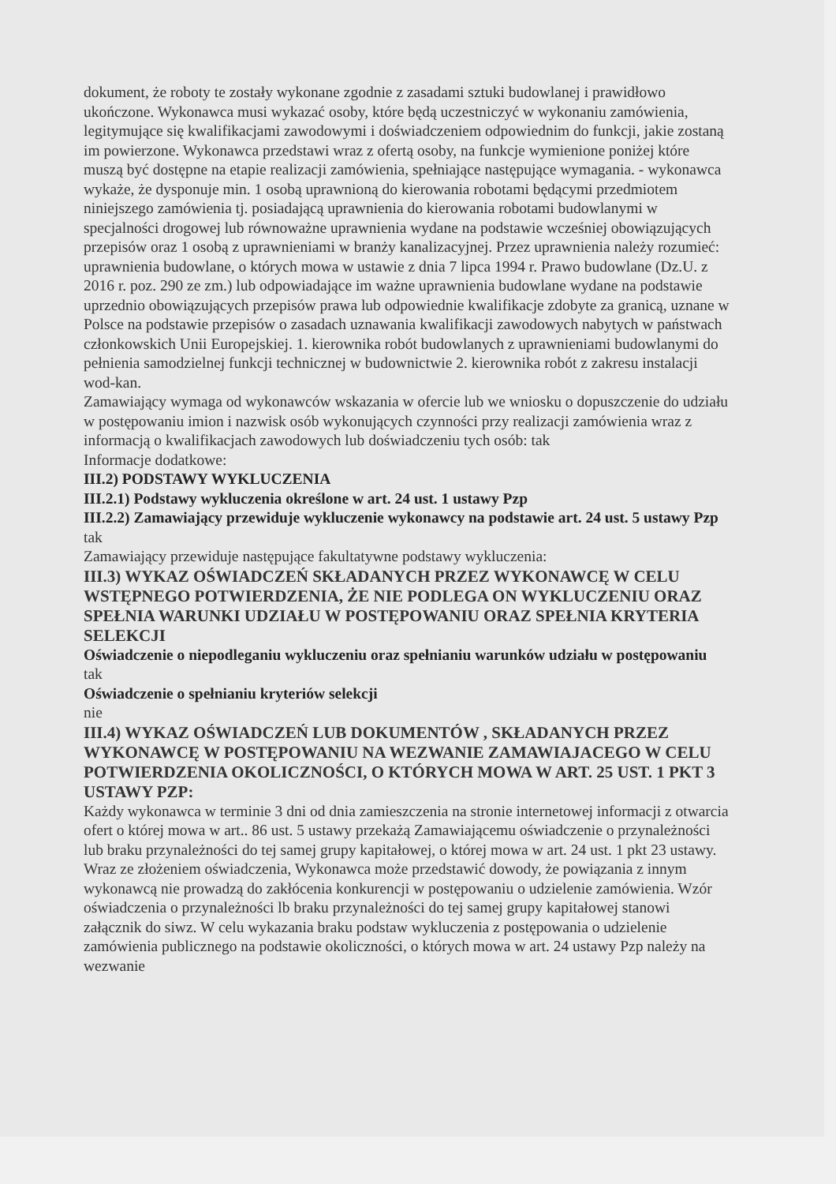dokument, że roboty te zostały wykonane zgodnie z zasadami sztuki budowlanej i prawidłowo ukończone. Wykonawca musi wykazać osoby, które będą uczestniczyć w wykonaniu zamówienia, legitymujące się kwalifikacjami zawodowymi i doświadczeniem odpowiednim do funkcji, jakie zostaną im powierzone. Wykonawca przedstawi wraz z ofertą osoby, na funkcje wymienione poniżej które muszą być dostępne na etapie realizacji zamówienia, spełniające następujące wymagania. - wykonawca wykaże, że dysponuje min. 1 osobą uprawnioną do kierowania robotami będącymi przedmiotem niniejszego zamówienia tj. posiadającą uprawnienia do kierowania robotami budowlanymi w specjalności drogowej lub równoważne uprawnienia wydane na podstawie wcześniej obowiązujących przepisów oraz 1 osobą z uprawnieniami w branży kanalizacyjnej. Przez uprawnienia należy rozumieć: uprawnienia budowlane, o których mowa w ustawie z dnia 7 lipca 1994 r. Prawo budowlane (Dz.U. z 2016 r. poz. 290 ze zm.) lub odpowiadające im ważne uprawnienia budowlane wydane na podstawie uprzednio obowiązujących przepisów prawa lub odpowiednie kwalifikacje zdobyte za granicą, uznane w Polsce na podstawie przepisów o zasadach uznawania kwalifikacji zawodowych nabytych w państwach członkowskich Unii Europejskiej. 1. kierownika robót budowlanych z uprawnieniami budowlanymi do pełnienia samodzielnej funkcji technicznej w budownictwie 2. kierownika robót z zakresu instalacji wod-kan.
Zamawiający wymaga od wykonawców wskazania w ofercie lub we wniosku o dopuszczenie do udziału w postępowaniu imion i nazwisk osób wykonujących czynności przy realizacji zamówienia wraz z informacją o kwalifikacjach zawodowych lub doświadczeniu tych osób: tak
Informacje dodatkowe:
III.2) PODSTAWY WYKLUCZENIA
III.2.1) Podstawy wykluczenia określone w art. 24 ust. 1 ustawy Pzp
III.2.2) Zamawiający przewiduje wykluczenie wykonawcy na podstawie art. 24 ust. 5 ustawy Pzp tak
Zamawiający przewiduje następujące fakultatywne podstawy wykluczenia:
III.3) WYKAZ OŚWIADCZEŃ SKŁADANYCH PRZEZ WYKONAWCĘ W CELU WSTĘPNEGO POTWIERDZENIA, ŻE NIE PODLEGA ON WYKLUCZENIU ORAZ SPEŁNIA WARUNKI UDZIAŁU W POSTĘPOWANIU ORAZ SPEŁNIA KRYTERIA SELEKCJI
Oświadczenie o niepodleganiu wykluczeniu oraz spełnianiu warunków udziału w postępowaniu
tak
Oświadczenie o spełnianiu kryteriów selekcji
nie
III.4) WYKAZ OŚWIADCZEŃ LUB DOKUMENTÓW , SKŁADANYCH PRZEZ WYKONAWCĘ W POSTĘPOWANIU NA WEZWANIE ZAMAWIAJACEGO W CELU POTWIERDZENIA OKOLICZNOŚCI, O KTÓRYCH MOWA W ART. 25 UST. 1 PKT 3 USTAWY PZP:
Każdy wykonawca w terminie 3 dni od dnia zamieszczenia na stronie internetowej informacji z otwarcia ofert o której mowa w art.. 86 ust. 5 ustawy przekażą Zamawiającemu oświadczenie o przynależności lub braku przynależności do tej samej grupy kapitałowej, o której mowa w art. 24 ust. 1 pkt 23 ustawy. Wraz ze złożeniem oświadczenia, Wykonawca może przedstawić dowody, że powiązania z innym wykonawcą nie prowadzą do zakłócenia konkurencji w postępowaniu o udzielenie zamówienia. Wzór oświadczenia o przynależności lb braku przynależności do tej samej grupy kapitałowej stanowi załącznik do siwz. W celu wykazania braku podstaw wykluczenia z postępowania o udzielenie zamówienia publicznego na podstawie okoliczności, o których mowa w art. 24 ustawy Pzp należy na wezwanie